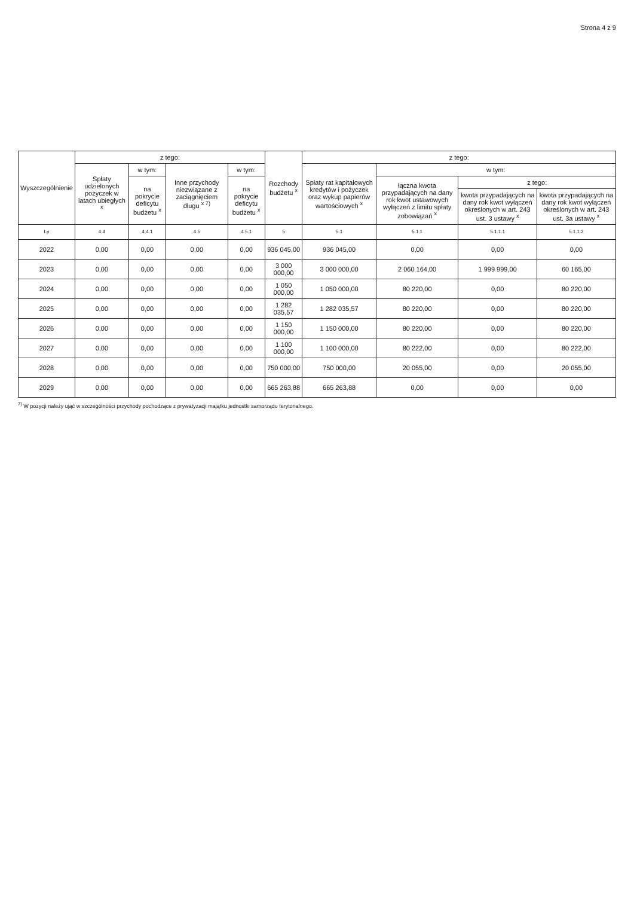Strona 4 z 9
| Wyszczególnienie | z tego: | | | | Rozchody budżetu <sup>x</sup> | z tego: | | | |
| --- | --- | --- | --- | --- | --- | --- | --- | --- | --- |
| | Spłaty udzielonych pożyczek w latach ubiegłych <sup>x</sup> | w tym: | Inne przychody niezwiązane z zaciągnięciem długu <sup>x 7)</sup> | w tym: | | Spłaty rat kapitałowych kredytów i pożyczek oraz wykup papierów wartościowych <sup>x</sup> | w tym: | | |
| | | na pokrycie deficytu budżetu <sup>x</sup> | | na pokrycie deficytu budżetu <sup>x</sup> | | | łączna kwota przypadających na dany rok kwot ustawowych wyłączeń z limitu spłaty zobowiązań <sup>x</sup> | z tego: | |
| | | | | | | | | kwota przypadających na dany rok kwot wyłączeń określonych w art. 243 ust. 3 ustawy <sup>x</sup> | kwota przypadających na dany rok kwot wyłączeń określonych w art. 243 ust. 3a ustawy <sup>x</sup> |
| Lp | 4.4 | 4.4.1 | 4.5 | 4.5.1 | 5 | 5.1 | 5.1.1 | 5.1.1.1 | 5.1.1.2 |
| 2022 | 0,00 | 0,00 | 0,00 | 0,00 | 936 045,00 | 936 045,00 | 0,00 | 0,00 | 0,00 |
| 2023 | 0,00 | 0,00 | 0,00 | 0,00 | 3 000 000,00 | 3 000 000,00 | 2 060 164,00 | 1 999 999,00 | 60 165,00 |
| 2024 | 0,00 | 0,00 | 0,00 | 0,00 | 1 050 000,00 | 1 050 000,00 | 80 220,00 | 0,00 | 80 220,00 |
| 2025 | 0,00 | 0,00 | 0,00 | 0,00 | 1 282 035,57 | 1 282 035,57 | 80 220,00 | 0,00 | 80 220,00 |
| 2026 | 0,00 | 0,00 | 0,00 | 0,00 | 1 150 000,00 | 1 150 000,00 | 80 220,00 | 0,00 | 80 220,00 |
| 2027 | 0,00 | 0,00 | 0,00 | 0,00 | 1 100 000,00 | 1 100 000,00 | 80 222,00 | 0,00 | 80 222,00 |
| 2028 | 0,00 | 0,00 | 0,00 | 0,00 | 750 000,00 | 750 000,00 | 20 055,00 | 0,00 | 20 055,00 |
| 2029 | 0,00 | 0,00 | 0,00 | 0,00 | 665 263,88 | 665 263,88 | 0,00 | 0,00 | 0,00 |
<sup>7)</sup> W pozycji należy ująć w szczególności przychody pochodzące z prywatyzacji majątku jednostki samorządu terytorialnego.